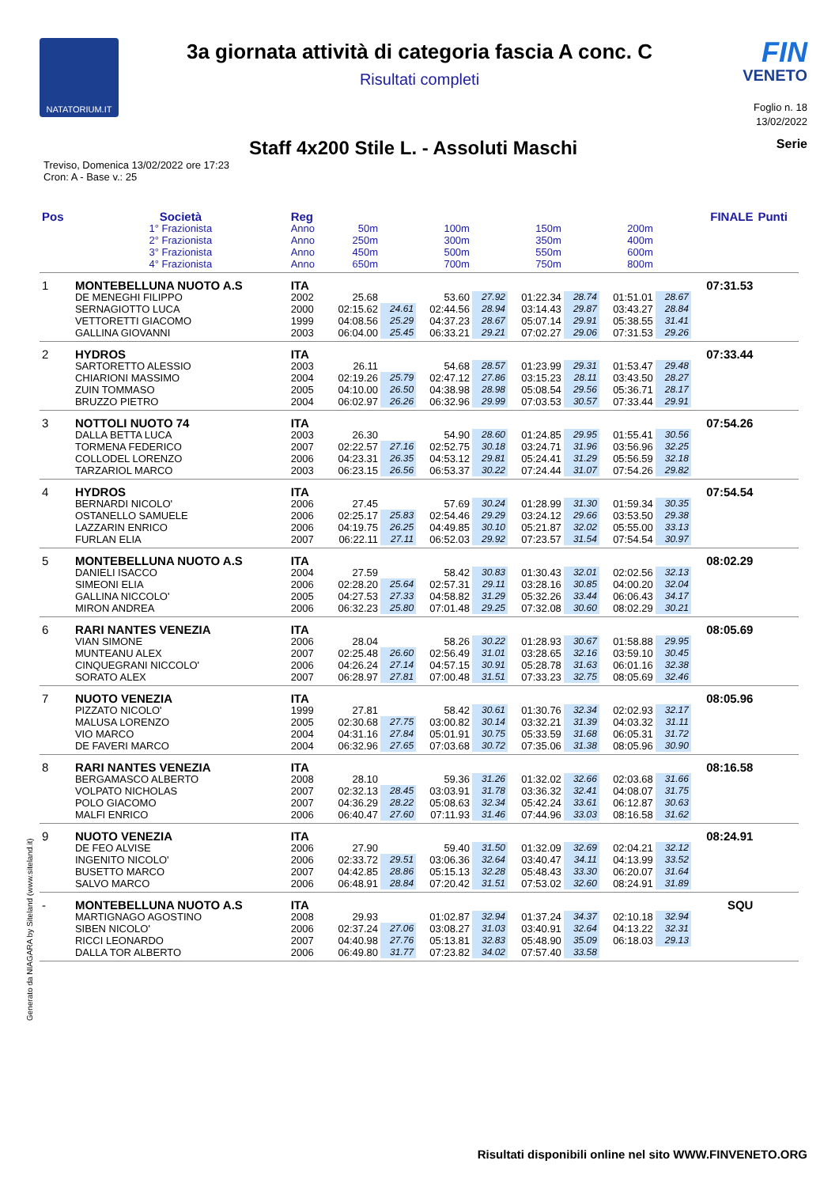NATATORIUM.IT
3a giornata attività di categoria fascia A conc. C
Risultati completi
FIN
VENETO
Foglio n. 18
13/02/2022
Staff 4x200 Stile L. - Assoluti Maschi
Serie
Treviso, Domenica 13/02/2022 ore 17:23
Cron: A - Base v.: 25
| Pos | Società | Reg | | | | | | | | | FINALE | Punti |
| --- | --- | --- | --- | --- | --- | --- | --- | --- | --- | --- | --- | --- |
| | 1° Frazionista | Anno | 50m | | 100m | | 150m | | 200m | | | |
| | 2° Frazionista | Anno | 250m | | 300m | | 350m | | 400m | | | |
| | 3° Frazionista | Anno | 450m | | 500m | | 550m | | 600m | | | |
| | 4° Frazionista | Anno | 650m | | 700m | | 750m | | 800m | | | |
| 1 | MONTEBELLUNA NUOTO A.S | ITA | | | | | | | | | 07:31.53 | |
| | DE MENEGHI FILIPPO | 2002 | 25.68 | | 53.60 | 27.92 | 01:22.34 | 28.74 | 01:51.01 | 28.67 | | |
| | SERNAGIOTTO LUCA | 2000 | 02:15.62 | 24.61 | 02:44.56 | 28.94 | 03:14.43 | 29.87 | 03:43.27 | 28.84 | | |
| | VETTORETTI GIACOMO | 1999 | 04:08.56 | 25.29 | 04:37.23 | 28.67 | 05:07.14 | 29.91 | 05:38.55 | 31.41 | | |
| | GALLINA GIOVANNI | 2003 | 06:04.00 | 25.45 | 06:33.21 | 29.21 | 07:02.27 | 29.06 | 07:31.53 | 29.26 | | |
| 2 | HYDROS | ITA | | | | | | | | | 07:33.44 | |
| | SARTORETTO ALESSIO | 2003 | 26.11 | | 54.68 | 28.57 | 01:23.99 | 29.31 | 01:53.47 | 29.48 | | |
| | CHIARIONI MASSIMO | 2004 | 02:19.26 | 25.79 | 02:47.12 | 27.86 | 03:15.23 | 28.11 | 03:43.50 | 28.27 | | |
| | ZUIN TOMMASO | 2005 | 04:10.00 | 26.50 | 04:38.98 | 28.98 | 05:08.54 | 29.56 | 05:36.71 | 28.17 | | |
| | BRUZZO PIETRO | 2004 | 06:02.97 | 26.26 | 06:32.96 | 29.99 | 07:03.53 | 30.57 | 07:33.44 | 29.91 | | |
| 3 | NOTTOLI NUOTO 74 | ITA | | | | | | | | | 07:54.26 | |
| | DALLA BETTA LUCA | 2003 | 26.30 | | 54.90 | 28.60 | 01:24.85 | 29.95 | 01:55.41 | 30.56 | | |
| | TORMENA FEDERICO | 2007 | 02:22.57 | 27.16 | 02:52.75 | 30.18 | 03:24.71 | 31.96 | 03:56.96 | 32.25 | | |
| | COLLODEL LORENZO | 2006 | 04:23.31 | 26.35 | 04:53.12 | 29.81 | 05:24.41 | 31.29 | 05:56.59 | 32.18 | | |
| | TARZARIOL MARCO | 2003 | 06:23.15 | 26.56 | 06:53.37 | 30.22 | 07:24.44 | 31.07 | 07:54.26 | 29.82 | | |
| 4 | HYDROS | ITA | | | | | | | | | 07:54.54 | |
| | BERNARDI NICOLO' | 2006 | 27.45 | | 57.69 | 30.24 | 01:28.99 | 31.30 | 01:59.34 | 30.35 | | |
| | OSTANELLO SAMUELE | 2006 | 02:25.17 | 25.83 | 02:54.46 | 29.29 | 03:24.12 | 29.66 | 03:53.50 | 29.38 | | |
| | LAZZARIN ENRICO | 2006 | 04:19.75 | 26.25 | 04:49.85 | 30.10 | 05:21.87 | 32.02 | 05:55.00 | 33.13 | | |
| | FURLAN ELIA | 2007 | 06:22.11 | 27.11 | 06:52.03 | 29.92 | 07:23.57 | 31.54 | 07:54.54 | 30.97 | | |
| 5 | MONTEBELLUNA NUOTO A.S | ITA | | | | | | | | | 08:02.29 | |
| | DANIELI ISACCO | 2004 | 27.59 | | 58.42 | 30.83 | 01:30.43 | 32.01 | 02:02.56 | 32.13 | | |
| | SIMEONI ELIA | 2006 | 02:28.20 | 25.64 | 02:57.31 | 29.11 | 03:28.16 | 30.85 | 04:00.20 | 32.04 | | |
| | GALLINA NICCOLO' | 2005 | 04:27.53 | 27.33 | 04:58.82 | 31.29 | 05:32.26 | 33.44 | 06:06.43 | 34.17 | | |
| | MIRON ANDREA | 2006 | 06:32.23 | 25.80 | 07:01.48 | 29.25 | 07:32.08 | 30.60 | 08:02.29 | 30.21 | | |
| 6 | RARI NANTES VENEZIA | ITA | | | | | | | | | 08:05.69 | |
| | VIAN SIMONE | 2006 | 28.04 | | 58.26 | 30.22 | 01:28.93 | 30.67 | 01:58.88 | 29.95 | | |
| | MUNTEANU ALEX | 2007 | 02:25.48 | 26.60 | 02:56.49 | 31.01 | 03:28.65 | 32.16 | 03:59.10 | 30.45 | | |
| | CINQUEGRANI NICCOLO' | 2006 | 04:26.24 | 27.14 | 04:57.15 | 30.91 | 05:28.78 | 31.63 | 06:01.16 | 32.38 | | |
| | SORATO ALEX | 2007 | 06:28.97 | 27.81 | 07:00.48 | 31.51 | 07:33.23 | 32.75 | 08:05.69 | 32.46 | | |
| 7 | NUOTO VENEZIA | ITA | | | | | | | | | 08:05.96 | |
| | PIZZATO NICOLO' | 1999 | 27.81 | | 58.42 | 30.61 | 01:30.76 | 32.34 | 02:02.93 | 32.17 | | |
| | MALUSA LORENZO | 2005 | 02:30.68 | 27.75 | 03:00.82 | 30.14 | 03:32.21 | 31.39 | 04:03.32 | 31.11 | | |
| | VIO MARCO | 2004 | 04:31.16 | 27.84 | 05:01.91 | 30.75 | 05:33.59 | 31.68 | 06:05.31 | 31.72 | | |
| | DE FAVERI MARCO | 2004 | 06:32.96 | 27.65 | 07:03.68 | 30.72 | 07:35.06 | 31.38 | 08:05.96 | 30.90 | | |
| 8 | RARI NANTES VENEZIA | ITA | | | | | | | | | 08:16.58 | |
| | BERGAMASCO ALBERTO | 2008 | 28.10 | | 59.36 | 31.26 | 01:32.02 | 32.66 | 02:03.68 | 31.66 | | |
| | VOLPATO NICHOLAS | 2007 | 02:32.13 | 28.45 | 03:03.91 | 31.78 | 03:36.32 | 32.41 | 04:08.07 | 31.75 | | |
| | POLO GIACOMO | 2007 | 04:36.29 | 28.22 | 05:08.63 | 32.34 | 05:42.24 | 33.61 | 06:12.87 | 30.63 | | |
| | MALFI ENRICO | 2006 | 06:40.47 | 27.60 | 07:11.93 | 31.46 | 07:44.96 | 33.03 | 08:16.58 | 31.62 | | |
| 9 | NUOTO VENEZIA | ITA | | | | | | | | | 08:24.91 | |
| | DE FEO ALVISE | 2006 | 27.90 | | 59.40 | 31.50 | 01:32.09 | 32.69 | 02:04.21 | 32.12 | | |
| | INGENITO NICOLO' | 2006 | 02:33.72 | 29.51 | 03:06.36 | 32.64 | 03:40.47 | 34.11 | 04:13.99 | 33.52 | | |
| | BUSETTO MARCO | 2007 | 04:42.85 | 28.86 | 05:15.13 | 32.28 | 05:48.43 | 33.30 | 06:20.07 | 31.64 | | |
| | SALVO MARCO | 2006 | 06:48.91 | 28.84 | 07:20.42 | 31.51 | 07:53.02 | 32.60 | 08:24.91 | 31.89 | | |
| - | MONTEBELLUNA NUOTO A.S | ITA | | | | | | | | | SQU | |
| | MARTIGNAGO AGOSTINO | 2008 | 29.93 | | 01:02.87 | 32.94 | 01:37.24 | 34.37 | 02:10.18 | 32.94 | | |
| | SIBEN NICOLO' | 2006 | 02:37.24 | 27.06 | 03:08.27 | 31.03 | 03:40.91 | 32.64 | 04:13.22 | 32.31 | | |
| | RICCI LEONARDO | 2007 | 04:40.98 | 27.76 | 05:13.81 | 32.83 | 05:48.90 | 35.09 | 06:18.03 | 29.13 | | |
| | DALLA TOR ALBERTO | 2006 | 06:49.80 | 31.77 | 07:23.82 | 34.02 | 07:57.40 | 33.58 | | | | |
Generato da NIAGARA by Siteland (www.siteland.it)
Risultati disponibili online nel sito WWW.FINVENETO.ORG